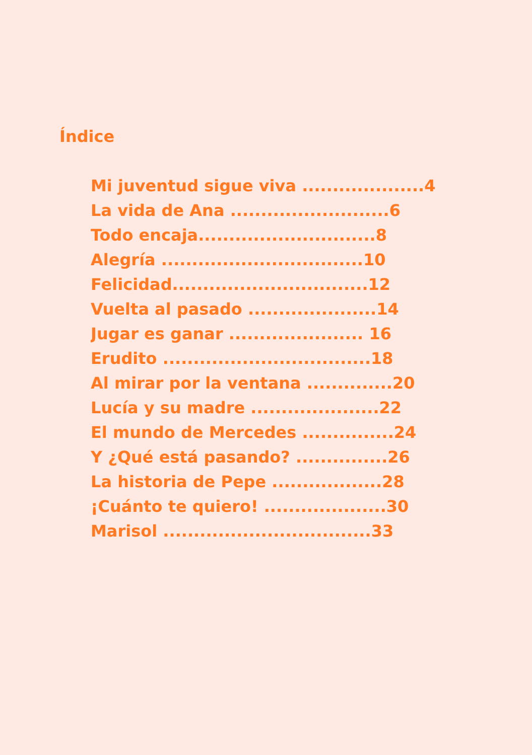Índice
Mi juventud sigue viva ....................4
La vida de Ana ..........................6
Todo encaja.............................8
Alegría .................................10
Felicidad................................12
Vuelta al pasado .....................14
Jugar es ganar ...................... 16
Erudito ..................................18
Al mirar por la ventana ..............20
Lucía y su madre .....................22
El mundo de Mercedes ...............24
Y ¿Qué está pasando? ...............26
La historia de Pepe ..................28
¡Cuánto te quiero! ....................30
Marisol ..................................33